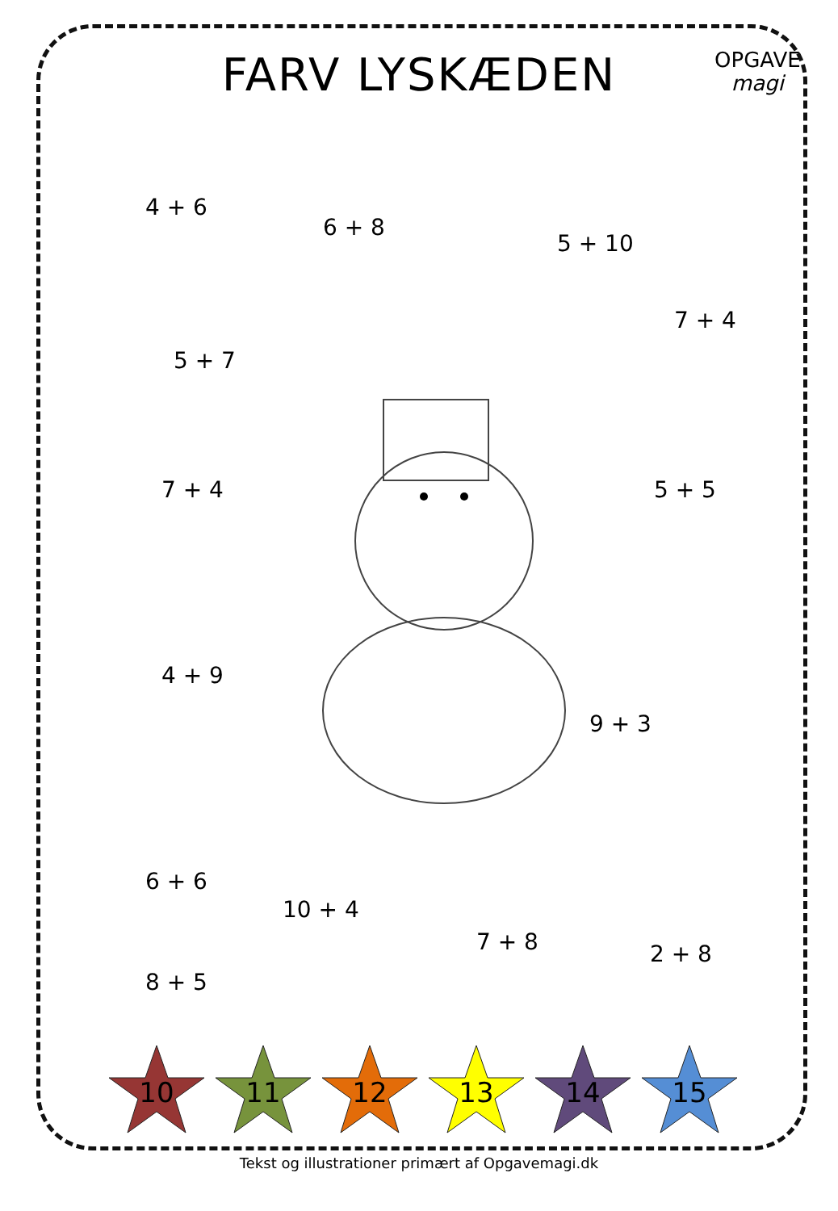FARV LYSKÆDEN
OPGAVE
magi
4 + 6
6 + 8
5 + 10
7 + 4
5 + 7
7 + 4 5 + 5
4 + 9
9 + 3
6 + 6
10 + 4
7 + 8 2 + 8
8 + 5
10
11
12
13
14
15
Tekst og illustrationer primært af Opgavemagi.dk